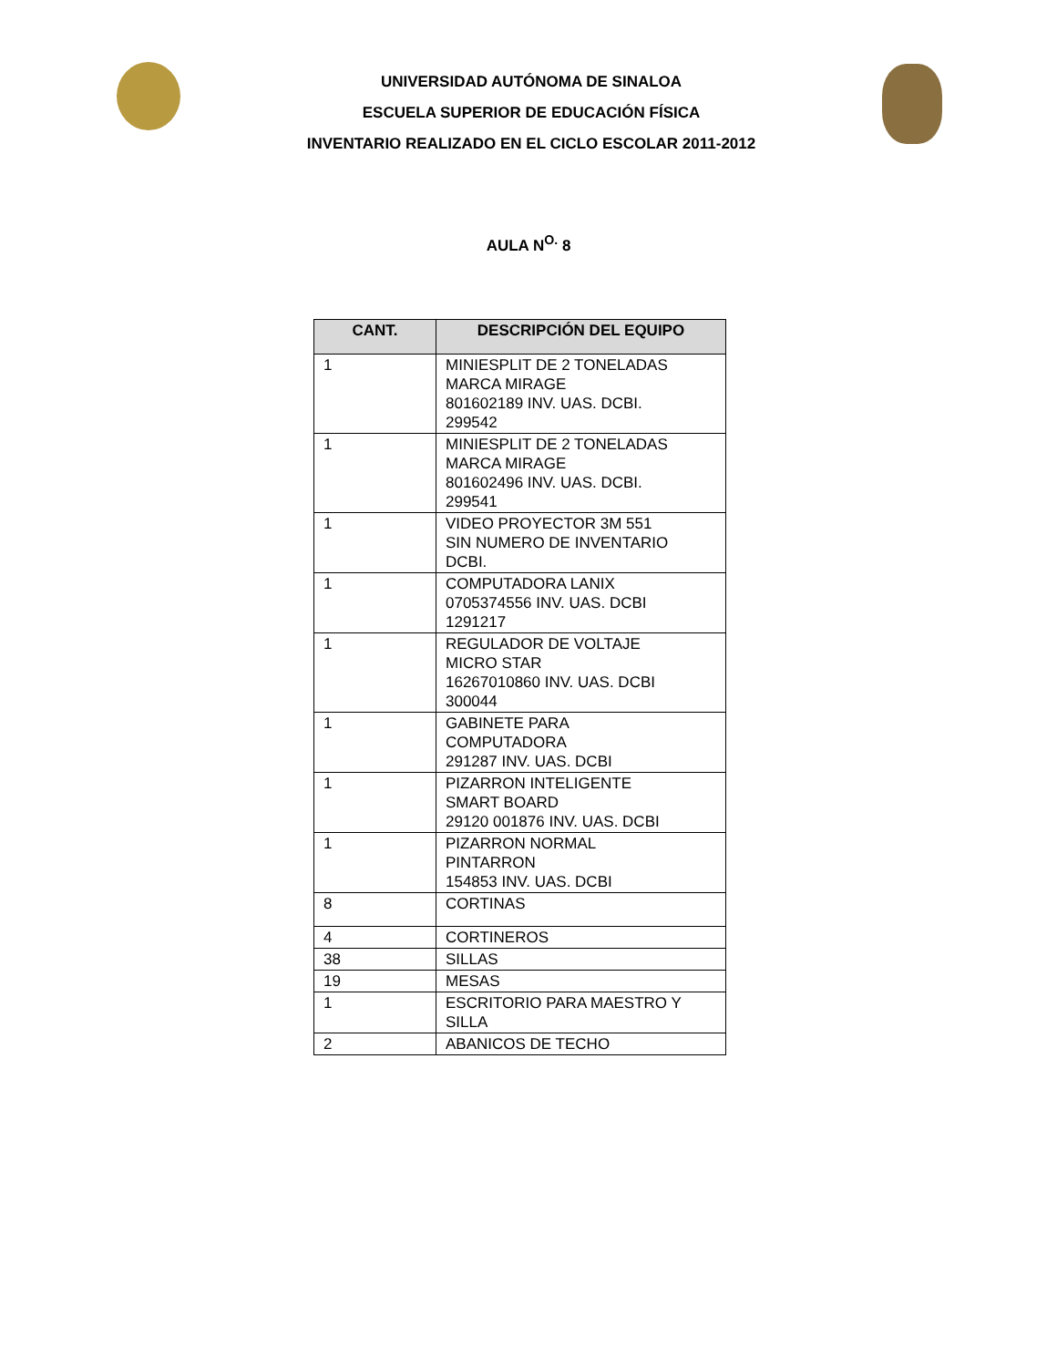UNIVERSIDAD AUTÓNOMA DE SINALOA
ESCUELA SUPERIOR DE EDUCACIÓN FÍSICA
INVENTARIO REALIZADO EN EL CICLO ESCOLAR 2011-2012
AULA N<sup>O.</sup> 8
| CANT. | DESCRIPCIÓN DEL EQUIPO |
| --- | --- |
| 1 | MINIESPLIT DE 2 TONELADAS MARCA MIRAGE 801602189 INV. UAS. DCBI. 299542 |
| 1 | MINIESPLIT DE 2 TONELADAS MARCA MIRAGE 801602496 INV. UAS. DCBI. 299541 |
| 1 | VIDEO PROYECTOR 3M 551 SIN NUMERO DE INVENTARIO DCBI. |
| 1 | COMPUTADORA LANIX 0705374556 INV. UAS. DCBI 1291217 |
| 1 | REGULADOR DE VOLTAJE MICRO STAR 16267010860 INV. UAS. DCBI 300044 |
| 1 | GABINETE PARA COMPUTADORA 291287 INV. UAS. DCBI |
| 1 | PIZARRON INTELIGENTE SMART BOARD 29120 001876 INV. UAS. DCBI |
| 1 | PIZARRON NORMAL PINTARRON 154853 INV. UAS. DCBI |
| 8 | CORTINAS |
| 4 | CORTINEROS |
| 38 | SILLAS |
| 19 | MESAS |
| 1 | ESCRITORIO PARA MAESTRO Y SILLA |
| 2 | ABANICOS DE TECHO |